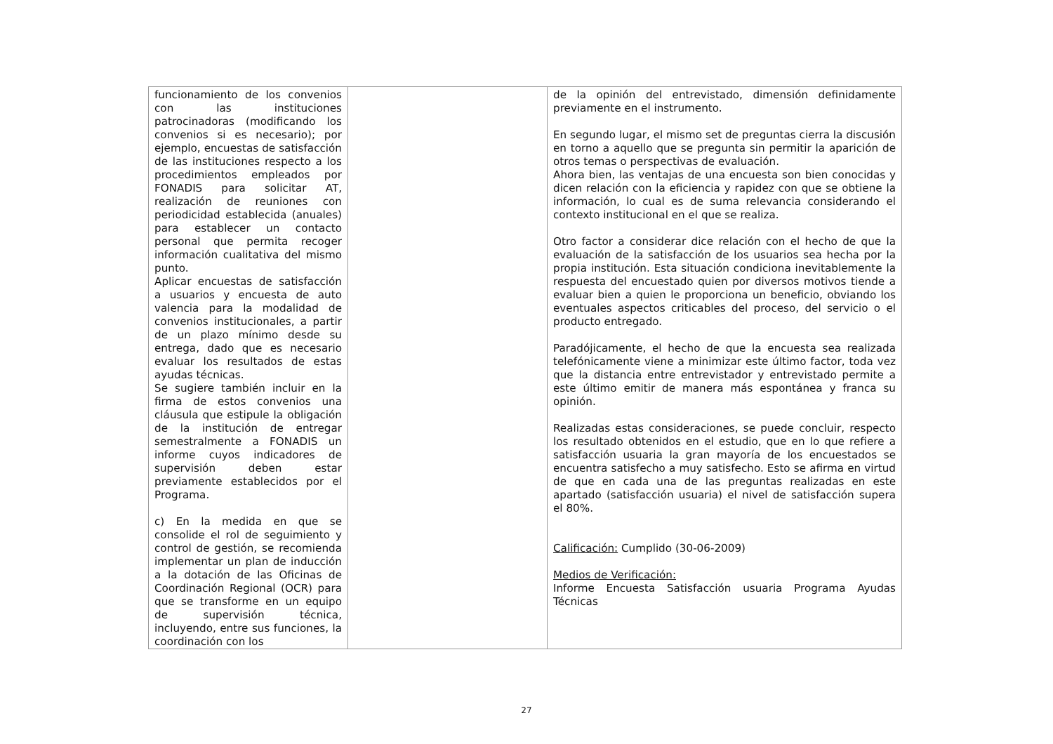| funcionamiento de los convenios con las instituciones patrocinadoras (modificando los convenios si es necesario); por ejemplo, encuestas de satisfacción de las instituciones respecto a los procedimientos empleados por FONADIS para solicitar AT, realización de reuniones con periodicidad establecida (anuales) para establecer un contacto personal que permita recoger información cualitativa del mismo punto. Aplicar encuestas de satisfacción a usuarios y encuesta de auto valencia para la modalidad de convenios institucionales, a partir de un plazo mínimo desde su entrega, dado que es necesario evaluar los resultados de estas ayudas técnicas. Se sugiere también incluir en la firma de estos convenios una cláusula que estipule la obligación de la institución de entregar semestralmente a FONADIS un informe cuyos indicadores de supervisión deben estar previamente establecidos por el Programa. c) En la medida en que se consolide el rol de seguimiento y control de gestión, se recomienda implementar un plan de inducción a la dotación de las Oficinas de Coordinación Regional (OCR) para que se transforme en un equipo de supervisión técnica, incluyendo, entre sus funciones, la coordinación con los | | de la opinión del entrevistado, dimensión definidamente previamente en el instrumento. En segundo lugar, el mismo set de preguntas cierra la discusión en torno a aquello que se pregunta sin permitir la aparición de otros temas o perspectivas de evaluación. Ahora bien, las ventajas de una encuesta son bien conocidas y dicen relación con la eficiencia y rapidez con que se obtiene la información, lo cual es de suma relevancia considerando el contexto institucional en el que se realiza. Otro factor a considerar dice relación con el hecho de que la evaluación de la satisfacción de los usuarios sea hecha por la propia institución. Esta situación condiciona inevitablemente la respuesta del encuestado quien por diversos motivos tiende a evaluar bien a quien le proporciona un beneficio, obviando los eventuales aspectos criticables del proceso, del servicio o el producto entregado. Paradójicamente, el hecho de que la encuesta sea realizada telefónicamente viene a minimizar este último factor, toda vez que la distancia entre entrevistador y entrevistado permite a este último emitir de manera más espontánea y franca su opinión. Realizadas estas consideraciones, se puede concluir, respecto los resultado obtenidos en el estudio, que en lo que refiere a satisfacción usuaria la gran mayoría de los encuestados se encuentra satisfecho a muy satisfecho. Esto se afirma en virtud de que en cada una de las preguntas realizadas en este apartado (satisfacción usuaria) el nivel de satisfacción supera el 80%. Calificación: Cumplido (30-06-2009) Medios de Verificación: Informe Encuesta Satisfacción usuaria Programa Ayudas Técnicas |
27